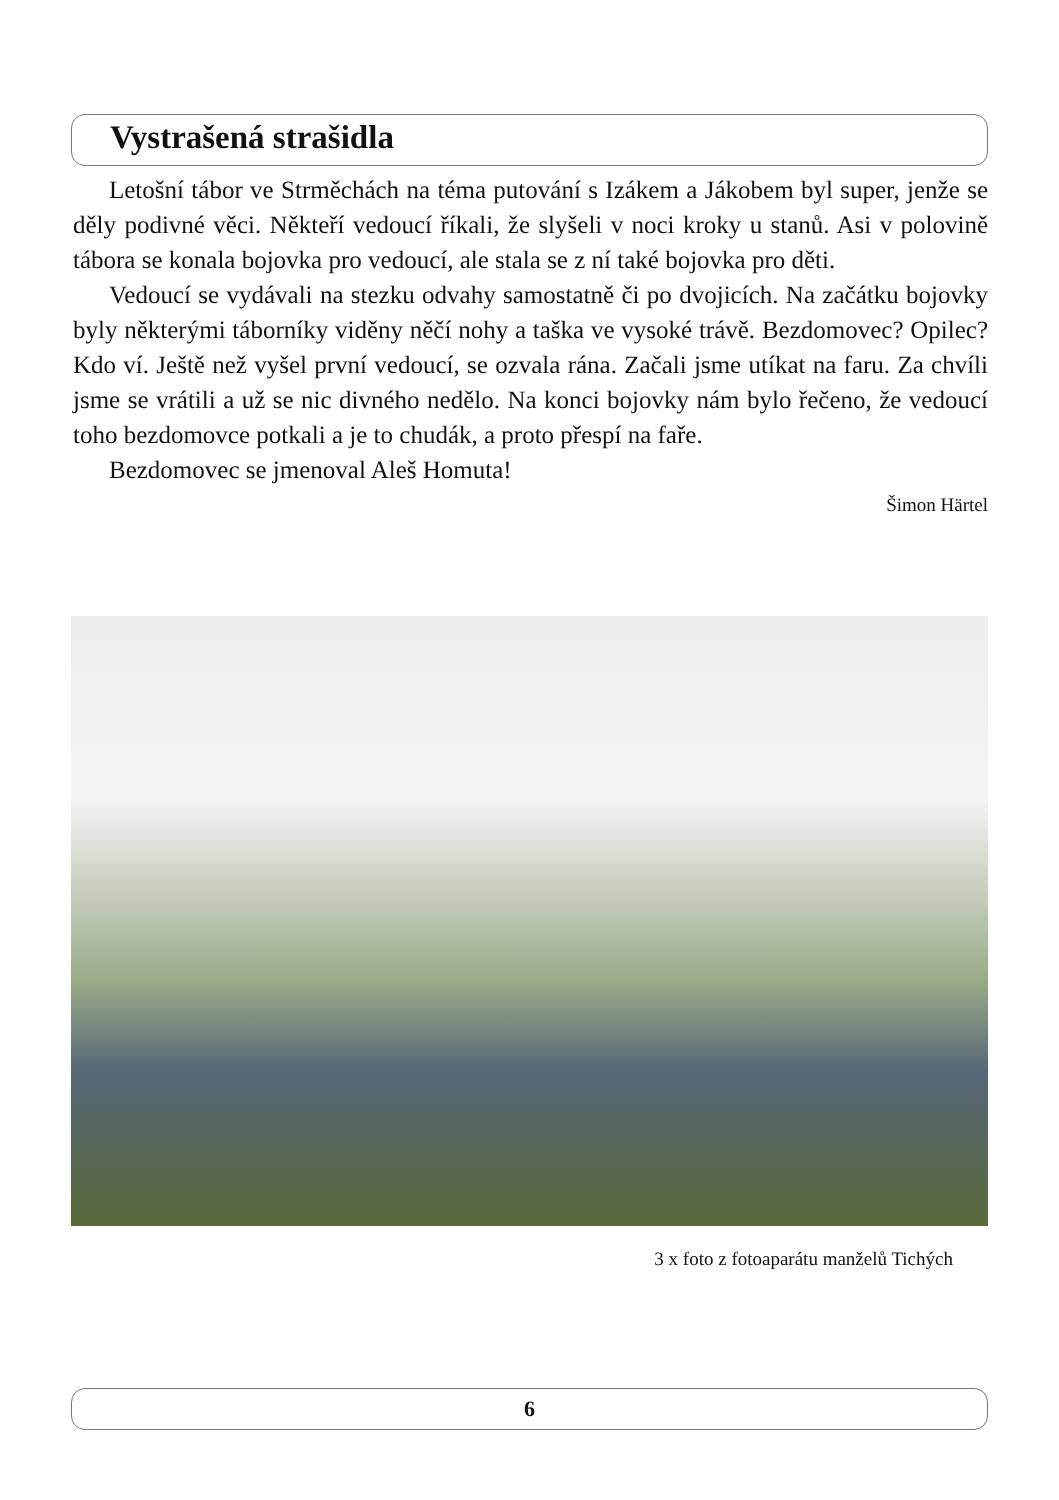Vystrašená strašidla
Letošní tábor ve Strměchách na téma putování s Izákem a Jákobem byl super, jenže se děly podivné věci. Někteří vedoucí říkali, že slyšeli v noci kroky u stanů. Asi v polovině tábora se konala bojovka pro vedoucí, ale stala se z ní také bojovka pro děti.
Vedoucí se vydávali na stezku odvahy samostatně či po dvojicích. Na začátku bojovky byly některými táborníky viděny něčí nohy a taška ve vysoké trávě. Bezdomovec? Opilec? Kdo ví. Ještě než vyšel první vedoucí, se ozvala rána. Začali jsme utíkat na faru. Za chvíli jsme se vrátili a už se nic divného nedělo. Na konci bojovky nám bylo řečeno, že vedoucí toho bezdomovce potkali a je to chudák, a proto přespí na faře.
Bezdomovec se jmenoval Aleš Homuta!
Šimon Härtel
3 x foto z fotoaparátu manželů Tichých
6